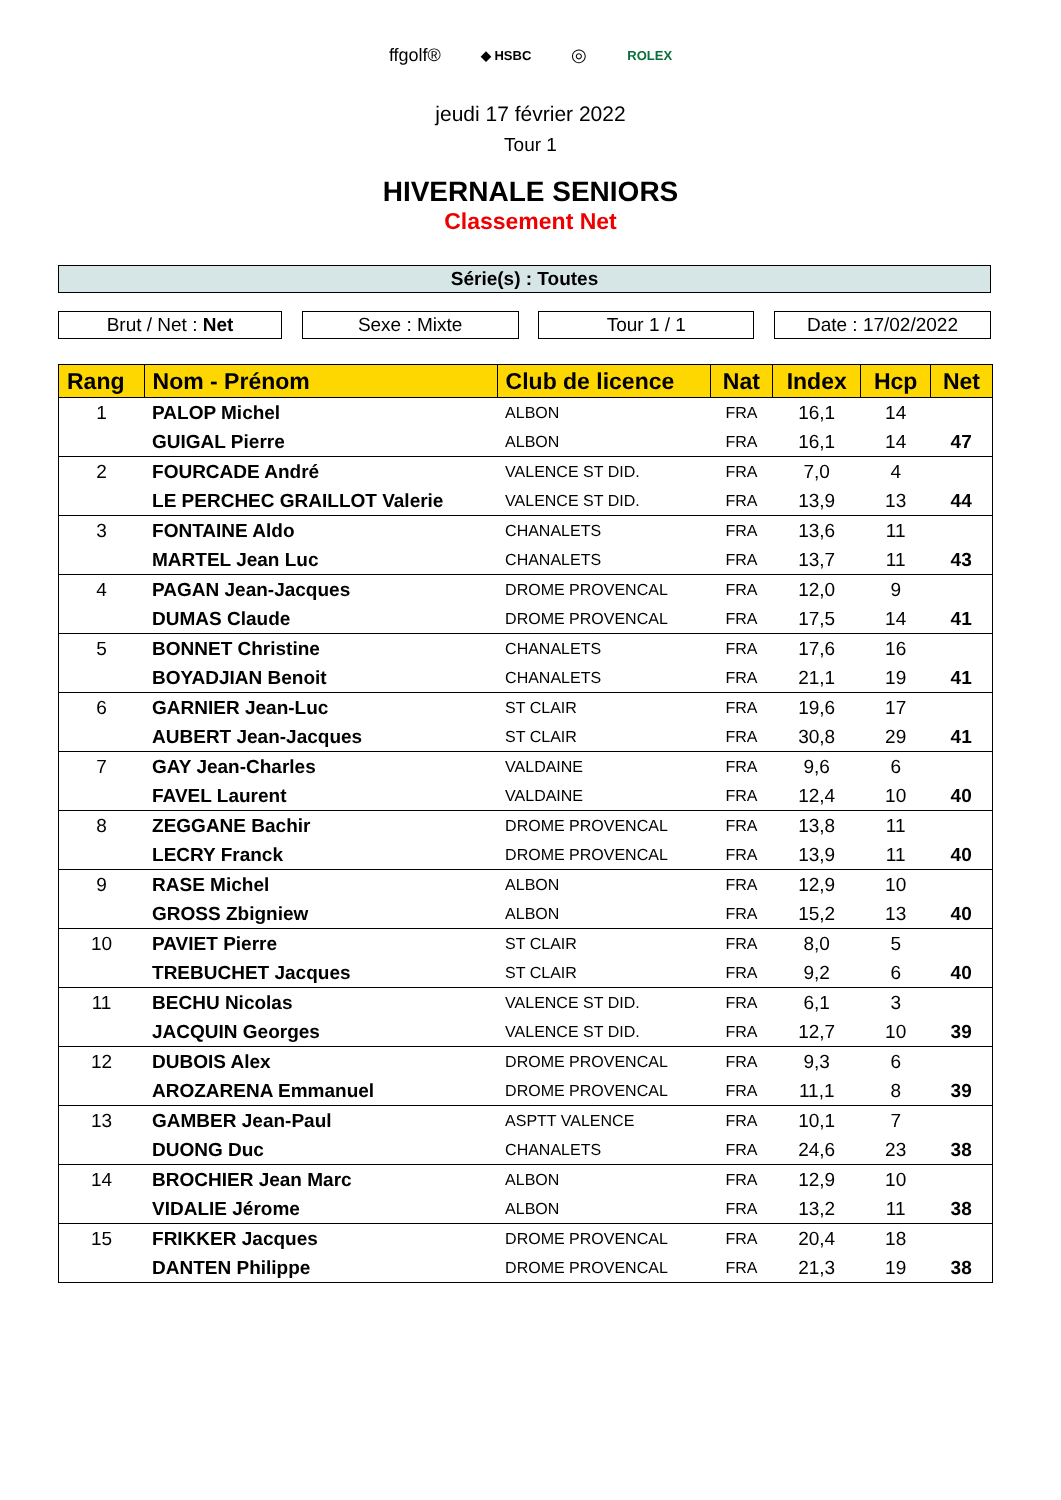ffgolf® ◆ HSBC ◎ ROLEX
jeudi 17 février 2022
Tour 1
HIVERNALE SENIORS
Classement Net
Série(s) : Toutes
Brut / Net : Net Sexe : Mixte Tour 1 / 1 Date : 17/02/2022
| Rang | Nom - Prénom | Club de licence | Nat | Index | Hcp | Net |
| --- | --- | --- | --- | --- | --- | --- |
| 1 | PALOP Michel | ALBON | FRA | 16,1 | 14 | |
| | GUIGAL Pierre | ALBON | FRA | 16,1 | 14 | 47 |
| 2 | FOURCADE André | VALENCE ST DID. | FRA | 7,0 | 4 | |
| | LE PERCHEC GRAILLOT Valerie | VALENCE ST DID. | FRA | 13,9 | 13 | 44 |
| 3 | FONTAINE Aldo | CHANALETS | FRA | 13,6 | 11 | |
| | MARTEL Jean Luc | CHANALETS | FRA | 13,7 | 11 | 43 |
| 4 | PAGAN Jean-Jacques | DROME PROVENCAL | FRA | 12,0 | 9 | |
| | DUMAS Claude | DROME PROVENCAL | FRA | 17,5 | 14 | 41 |
| 5 | BONNET Christine | CHANALETS | FRA | 17,6 | 16 | |
| | BOYADJIAN Benoit | CHANALETS | FRA | 21,1 | 19 | 41 |
| 6 | GARNIER Jean-Luc | ST CLAIR | FRA | 19,6 | 17 | |
| | AUBERT Jean-Jacques | ST CLAIR | FRA | 30,8 | 29 | 41 |
| 7 | GAY Jean-Charles | VALDAINE | FRA | 9,6 | 6 | |
| | FAVEL Laurent | VALDAINE | FRA | 12,4 | 10 | 40 |
| 8 | ZEGGANE Bachir | DROME PROVENCAL | FRA | 13,8 | 11 | |
| | LECRY Franck | DROME PROVENCAL | FRA | 13,9 | 11 | 40 |
| 9 | RASE Michel | ALBON | FRA | 12,9 | 10 | |
| | GROSS Zbigniew | ALBON | FRA | 15,2 | 13 | 40 |
| 10 | PAVIET Pierre | ST CLAIR | FRA | 8,0 | 5 | |
| | TREBUCHET Jacques | ST CLAIR | FRA | 9,2 | 6 | 40 |
| 11 | BECHU Nicolas | VALENCE ST DID. | FRA | 6,1 | 3 | |
| | JACQUIN Georges | VALENCE ST DID. | FRA | 12,7 | 10 | 39 |
| 12 | DUBOIS Alex | DROME PROVENCAL | FRA | 9,3 | 6 | |
| | AROZARENA Emmanuel | DROME PROVENCAL | FRA | 11,1 | 8 | 39 |
| 13 | GAMBER Jean-Paul | ASPTT VALENCE | FRA | 10,1 | 7 | |
| | DUONG Duc | CHANALETS | FRA | 24,6 | 23 | 38 |
| 14 | BROCHIER Jean Marc | ALBON | FRA | 12,9 | 10 | |
| | VIDALIE Jérome | ALBON | FRA | 13,2 | 11 | 38 |
| 15 | FRIKKER Jacques | DROME PROVENCAL | FRA | 20,4 | 18 | |
| | DANTEN Philippe | DROME PROVENCAL | FRA | 21,3 | 19 | 38 |